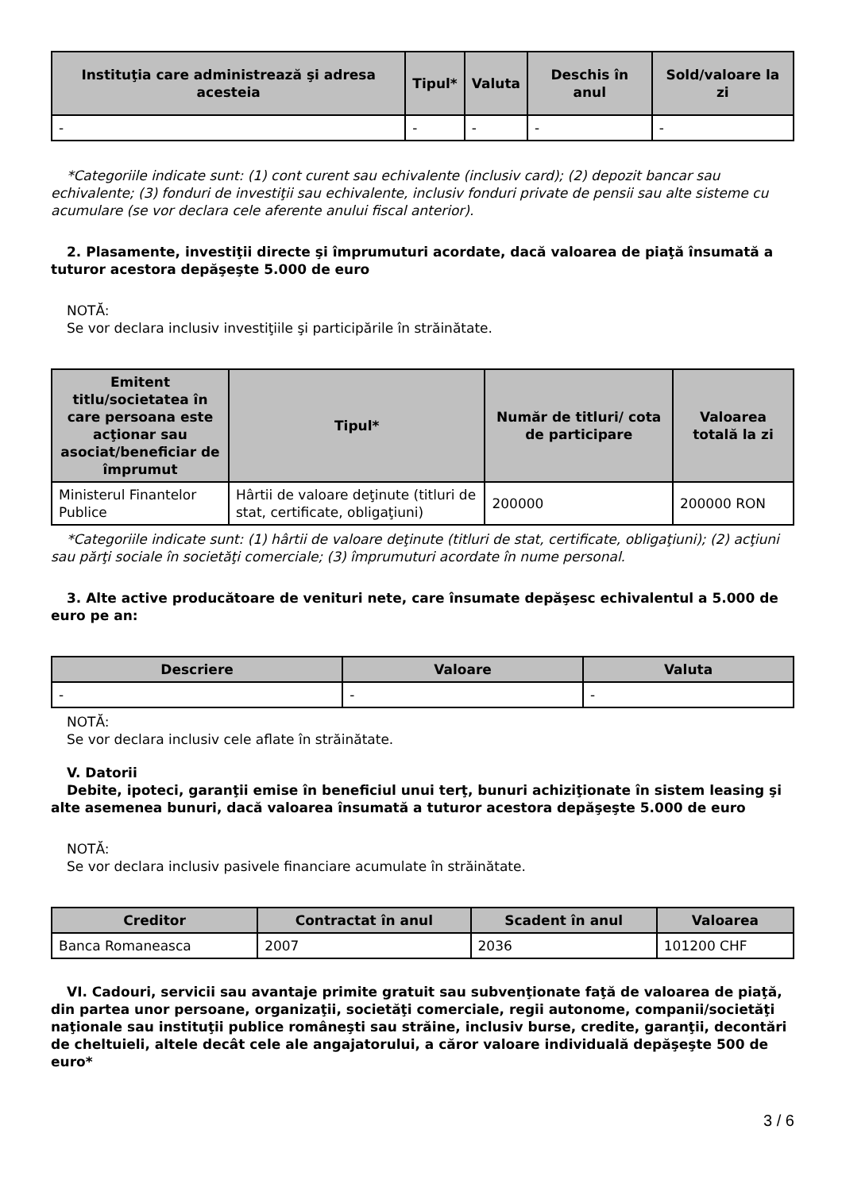| Instituţia care administrează şi adresa acesteia | Tipul* | Valuta | Deschis în anul | Sold/valoare la zi |
| --- | --- | --- | --- | --- |
| - | - | - | - | - |
*Categoriile indicate sunt: (1) cont curent sau echivalente (inclusiv card); (2) depozit bancar sau echivalente; (3) fonduri de investiţii sau echivalente, inclusiv fonduri private de pensii sau alte sisteme cu acumulare (se vor declara cele aferente anului fiscal anterior).
2. Plasamente, investiţii directe şi împrumuturi acordate, dacă valoarea de piaţă însumată a tuturor acestora depăşeşte 5.000 de euro
NOTĂ:
Se vor declara inclusiv investiţiile şi participările în străinătate.
| Emitent titlu/societatea în care persoana este acţionar sau asociat/beneficiar de împrumut | Tipul* | Număr de titluri/ cota de participare | Valoarea totală la zi |
| --- | --- | --- | --- |
| Ministerul Finantelor Publice | Hârtii de valoare deţinute (titluri de stat, certificate, obligaţiuni) | 200000 | 200000 RON |
*Categoriile indicate sunt: (1) hârtii de valoare deţinute (titluri de stat, certificate, obligaţiuni); (2) acţiuni sau părţi sociale în societăţi comerciale; (3) împrumuturi acordate în nume personal.
3. Alte active producătoare de venituri nete, care însumate depăşesc echivalentul a 5.000 de euro pe an:
| Descriere | Valoare | Valuta |
| --- | --- | --- |
| - | - | - |
NOTĂ:
Se vor declara inclusiv cele aflate în străinătate.
V. Datorii
Debite, ipoteci, garanţii emise în beneficiul unui terţ, bunuri achiziţionate în sistem leasing şi alte asemenea bunuri, dacă valoarea însumată a tuturor acestora depăşeşte 5.000 de euro
NOTĂ:
Se vor declara inclusiv pasivele financiare acumulate în străinătate.
| Creditor | Contractat în anul | Scadent în anul | Valoarea |
| --- | --- | --- | --- |
| Banca Romaneasca | 2007 | 2036 | 101200 CHF |
VI. Cadouri, servicii sau avantaje primite gratuit sau subvenţionate faţă de valoarea de piaţă, din partea unor persoane, organizaţii, societăţi comerciale, regii autonome, companii/societăţi naţionale sau instituţii publice româneşti sau străine, inclusiv burse, credite, garanţii, decontări de cheltuieli, altele decât cele ale angajatorului, a căror valoare individuală depăşeşte 500 de euro*
3 / 6